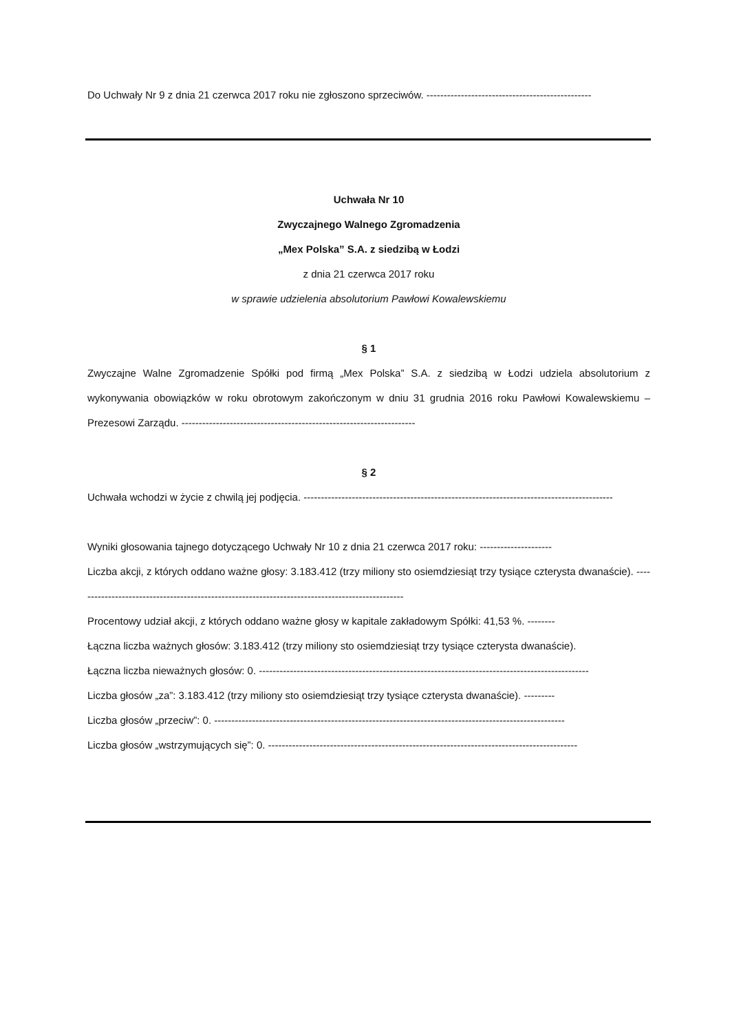Do Uchwały Nr 9 z dnia 21 czerwca 2017 roku nie zgłoszono sprzeciwów. ------------------------------------------------
Uchwała Nr 10
Zwyczajnego Walnego Zgromadzenia
„Mex Polska” S.A. z siedzibą w Łodzi
z dnia 21 czerwca 2017 roku
w sprawie udzielenia absolutorium Pawłowi Kowalewskiemu
§ 1
Zwyczajne Walne Zgromadzenie Spółki pod firmą „Mex Polska” S.A. z siedzibą w Łodzi udziela absolutorium z wykonywania obowiązków w roku obrotowym zakończonym w dniu 31 grudnia 2016 roku Pawłowi Kowalewskiemu – Prezesowi Zarządu. --------------------------------------------------------------------
§ 2
Uchwała wchodzi w życie z chwilą jej podjęcia. ------------------------------------------------------------------------------------------
Wyniki głosowania tajnego dotyczącego Uchwały Nr 10 z dnia 21 czerwca 2017 roku: ---------------------
Liczba akcji, z których oddano ważne głosy: 3.183.412 (trzy miliony sto osiemdziesiąt trzy tysiące czterysta dwanaście). ------------------------------------------------------------------------------------------------
Procentowy udział akcji, z których oddano ważne głosy w kapitale zakładowym Spółki: 41,53 %. --------
Łączna liczba ważnych głosów: 3.183.412 (trzy miliony sto osiemdziesiąt trzy tysiące czterysta dwanaście).
Łączna liczba nieważnych głosów: 0. ------------------------------------------------------------------------------------------------
Liczba głosów „za”: 3.183.412 (trzy miliony sto osiemdziesiąt trzy tysiące czterysta dwanaście). ---------
Liczba głosów „przeciw”: 0. ------------------------------------------------------------------------------------------------------
Liczba głosów „wstrzymujących się”: 0. ------------------------------------------------------------------------------------------